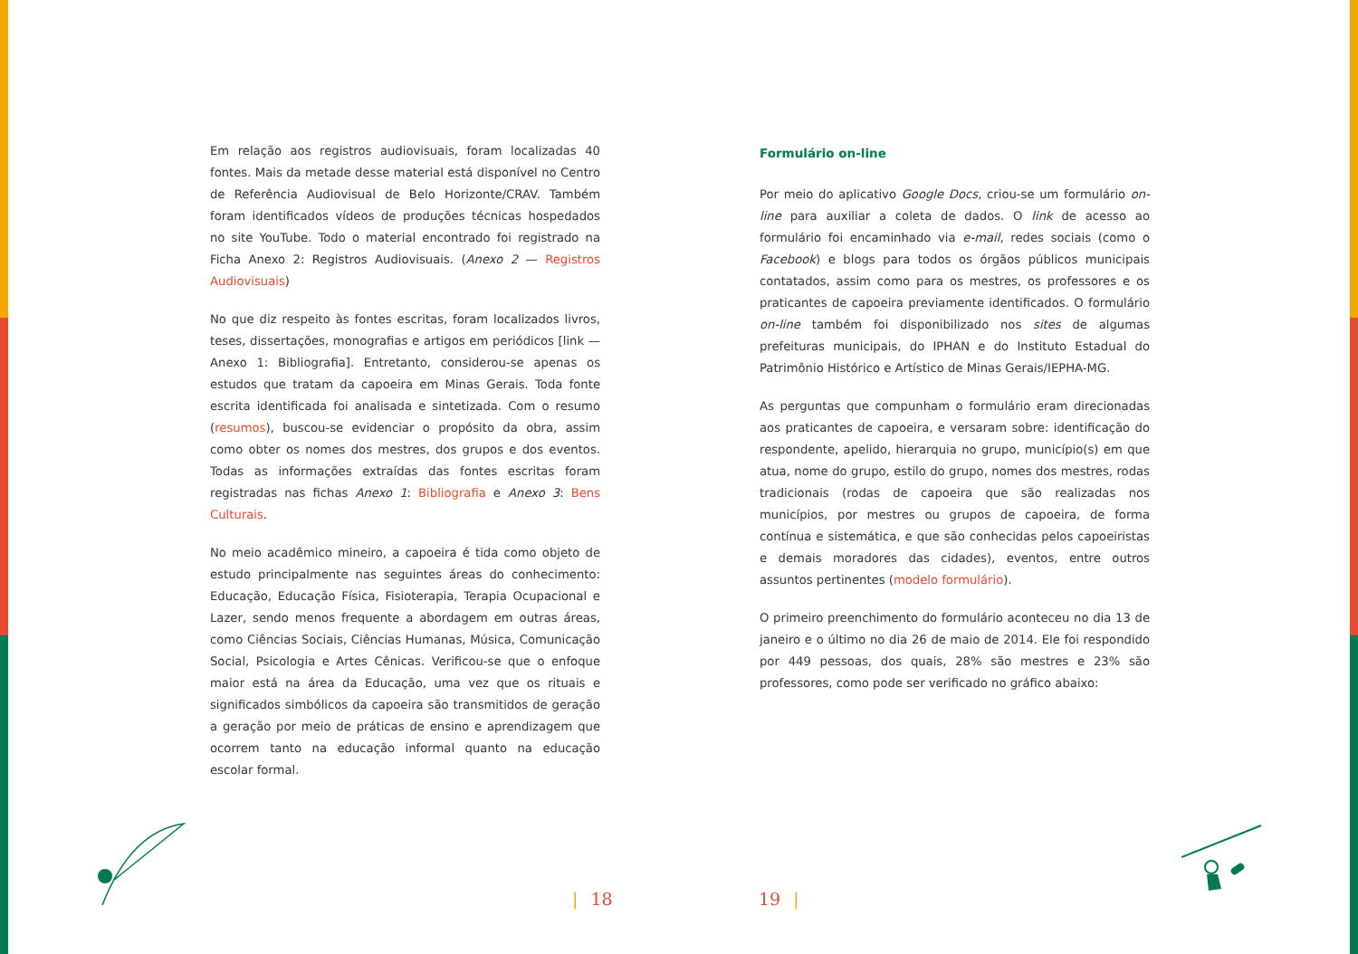Em relação aos registros audiovisuais, foram localizadas 40 fontes. Mais da metade desse material está disponível no Centro de Referência Audiovisual de Belo Horizonte/CRAV. Também foram identificados vídeos de produções técnicas hospedados no site YouTube. Todo o material encontrado foi registrado na Ficha Anexo 2: Registros Audiovisuais. (Anexo 2 — Registros Audiovisuais)
No que diz respeito às fontes escritas, foram localizados livros, teses, dissertações, monografias e artigos em periódicos [link — Anexo 1: Bibliografia]. Entretanto, considerou-se apenas os estudos que tratam da capoeira em Minas Gerais. Toda fonte escrita identificada foi analisada e sintetizada. Com o resumo (resumos), buscou-se evidenciar o propósito da obra, assim como obter os nomes dos mestres, dos grupos e dos eventos. Todas as informações extraídas das fontes escritas foram registradas nas fichas Anexo 1: Bibliografia e Anexo 3: Bens Culturais.
No meio acadêmico mineiro, a capoeira é tida como objeto de estudo principalmente nas seguintes áreas do conhecimento: Educação, Educação Física, Fisioterapia, Terapia Ocupacional e Lazer, sendo menos frequente a abordagem em outras áreas, como Ciências Sociais, Ciências Humanas, Música, Comunicação Social, Psicologia e Artes Cênicas. Verificou-se que o enfoque maior está na área da Educação, uma vez que os rituais e significados simbólicos da capoeira são transmitidos de geração a geração por meio de práticas de ensino e aprendizagem que ocorrem tanto na educação informal quanto na educação escolar formal.
Formulário on-line
Por meio do aplicativo Google Docs, criou-se um formulário on-line para auxiliar a coleta de dados. O link de acesso ao formulário foi encaminhado via e-mail, redes sociais (como o Facebook) e blogs para todos os órgãos públicos municipais contatados, assim como para os mestres, os professores e os praticantes de capoeira previamente identificados. O formulário on-line também foi disponibilizado nos sites de algumas prefeituras municipais, do IPHAN e do Instituto Estadual do Patrimônio Histórico e Artístico de Minas Gerais/IEPHA-MG.
As perguntas que compunham o formulário eram direcionadas aos praticantes de capoeira, e versaram sobre: identificação do respondente, apelido, hierarquia no grupo, município(s) em que atua, nome do grupo, estilo do grupo, nomes dos mestres, rodas tradicionais (rodas de capoeira que são realizadas nos municípios, por mestres ou grupos de capoeira, de forma contínua e sistemática, e que são conhecidas pelos capoeiristas e demais moradores das cidades), eventos, entre outros assuntos pertinentes (modelo formulário).
O primeiro preenchimento do formulário aconteceu no dia 13 de janeiro e o último no dia 26 de maio de 2014. Ele foi respondido por 449 pessoas, dos quais, 28% são mestres e 23% são professores, como pode ser verificado no gráfico abaixo:
| 18 19 |